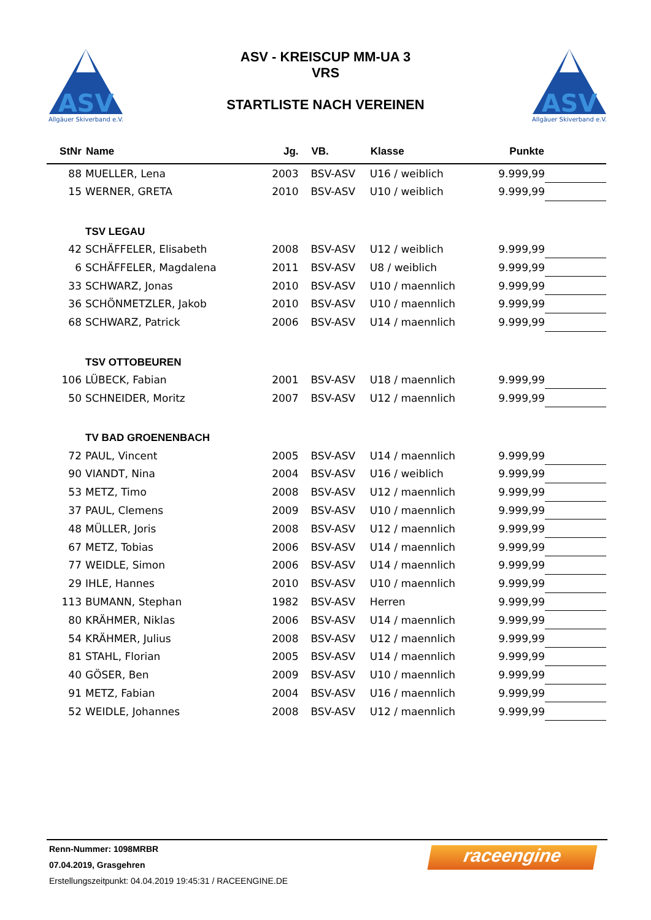ASV
Allgäuer Skiverband e.V.
ASV
Allgäuer Skiverband e.V.
ASV - KREISCUP MM-UA 3
VRS
STARTLISTE NACH VEREINEN
| StNr | Name | Jg. | VB. | Klasse | Punkte | |
| --- | --- | --- | --- | --- | --- | --- |
| 88 | MUELLER, Lena | 2003 | BSV-ASV | U16 / weiblich | 9.999,99 | |
| 15 | WERNER, GRETA | 2010 | BSV-ASV | U10 / weiblich | 9.999,99 | |
| | TSV LEGAU | | | | | |
| 42 | SCHÄFFELER, Elisabeth | 2008 | BSV-ASV | U12 / weiblich | 9.999,99 | |
| 6 | SCHÄFFELER, Magdalena | 2011 | BSV-ASV | U8 / weiblich | 9.999,99 | |
| 33 | SCHWARZ, Jonas | 2010 | BSV-ASV | U10 / maennlich | 9.999,99 | |
| 36 | SCHÖNMETZLER, Jakob | 2010 | BSV-ASV | U10 / maennlich | 9.999,99 | |
| 68 | SCHWARZ, Patrick | 2006 | BSV-ASV | U14 / maennlich | 9.999,99 | |
| | TSV OTTOBEUREN | | | | | |
| 106 | LÜBECK, Fabian | 2001 | BSV-ASV | U18 / maennlich | 9.999,99 | |
| 50 | SCHNEIDER, Moritz | 2007 | BSV-ASV | U12 / maennlich | 9.999,99 | |
| | TV BAD GROENENBACH | | | | | |
| 72 | PAUL, Vincent | 2005 | BSV-ASV | U14 / maennlich | 9.999,99 | |
| 90 | VIANDT, Nina | 2004 | BSV-ASV | U16 / weiblich | 9.999,99 | |
| 53 | METZ, Timo | 2008 | BSV-ASV | U12 / maennlich | 9.999,99 | |
| 37 | PAUL, Clemens | 2009 | BSV-ASV | U10 / maennlich | 9.999,99 | |
| 48 | MÜLLER, Joris | 2008 | BSV-ASV | U12 / maennlich | 9.999,99 | |
| 67 | METZ, Tobias | 2006 | BSV-ASV | U14 / maennlich | 9.999,99 | |
| 77 | WEIDLE, Simon | 2006 | BSV-ASV | U14 / maennlich | 9.999,99 | |
| 29 | IHLE, Hannes | 2010 | BSV-ASV | U10 / maennlich | 9.999,99 | |
| 113 | BUMANN, Stephan | 1982 | BSV-ASV | Herren | 9.999,99 | |
| 80 | KRÄHMER, Niklas | 2006 | BSV-ASV | U14 / maennlich | 9.999,99 | |
| 54 | KRÄHMER, Julius | 2008 | BSV-ASV | U12 / maennlich | 9.999,99 | |
| 81 | STAHL, Florian | 2005 | BSV-ASV | U14 / maennlich | 9.999,99 | |
| 40 | GÖSER, Ben | 2009 | BSV-ASV | U10 / maennlich | 9.999,99 | |
| 91 | METZ, Fabian | 2004 | BSV-ASV | U16 / maennlich | 9.999,99 | |
| 52 | WEIDLE, Johannes | 2008 | BSV-ASV | U12 / maennlich | 9.999,99 | |
raceengine
Renn-Nummer: 1098MRBR
07.04.2019, Grasgehren
Erstellungszeitpunkt: 04.04.2019 19:45:31 / RACEENGINE.DE